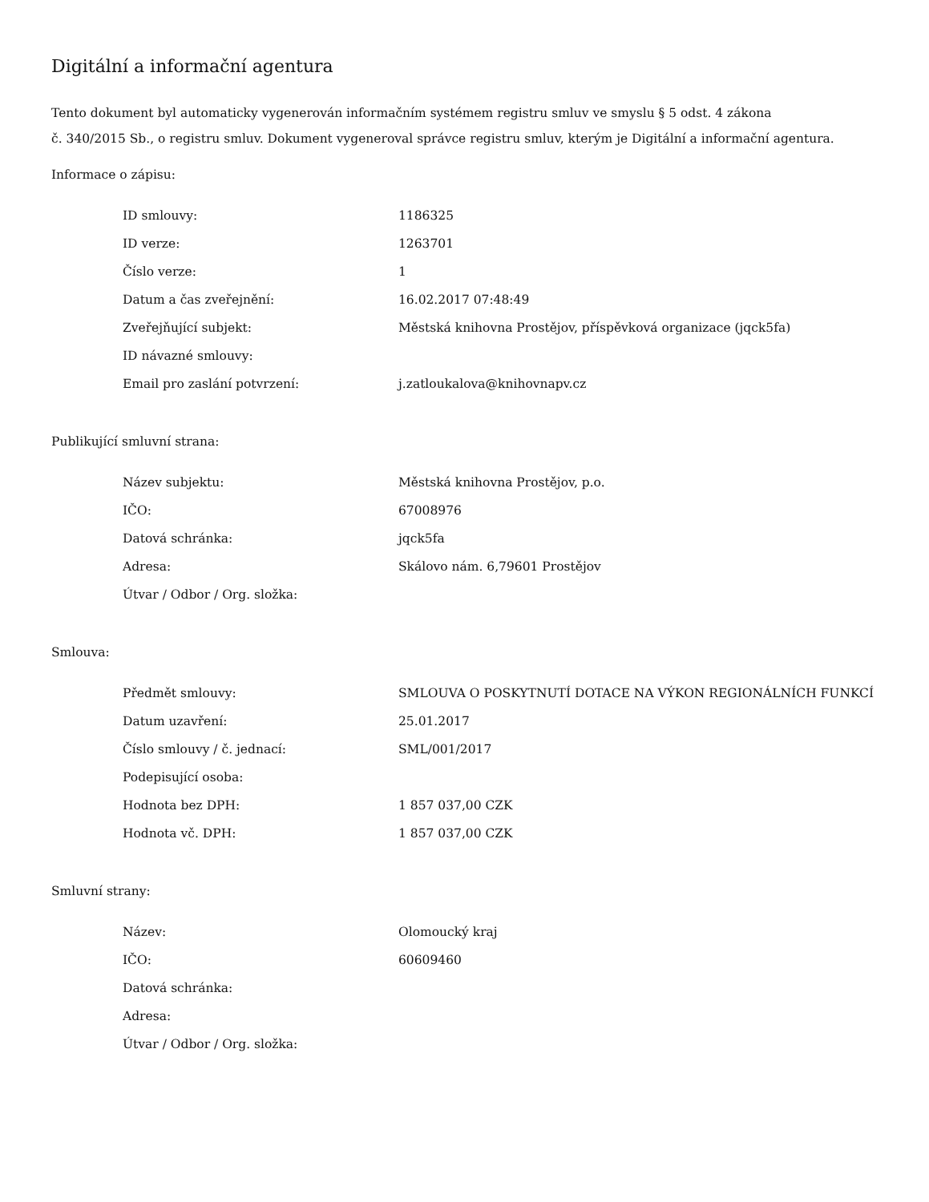Digitální a informační agentura
Tento dokument byl automaticky vygenerován informačním systémem registru smluv ve smyslu § 5 odst. 4 zákona
č. 340/2015 Sb., o registru smluv. Dokument vygeneroval správce registru smluv, kterým je Digitální a informační agentura.
Informace o zápisu:
| ID smlouvy: | 1186325 |
| ID verze: | 1263701 |
| Číslo verze: | 1 |
| Datum a čas zveřejnění: | 16.02.2017 07:48:49 |
| Zveřejňující subjekt: | Městská knihovna Prostějov, příspěvková organizace (jqck5fa) |
| ID návazné smlouvy: | |
| Email pro zaslání potvrzení: | j.zatloukalova@knihovnapv.cz |
Publikující smluvní strana:
| Název subjektu: | Městská knihovna Prostějov, p.o. |
| IČO: | 67008976 |
| Datová schránka: | jqck5fa |
| Adresa: | Skálovo nám. 6,79601 Prostějov |
| Útvar / Odbor / Org. složka: | |
Smlouva:
| Předmět smlouvy: | SMLOUVA O POSKYTNUTÍ DOTACE NA VÝKON REGIONÁLNÍCH FUNKCÍ |
| Datum uzavření: | 25.01.2017 |
| Číslo smlouvy / č. jednací: | SML/001/2017 |
| Podepisující osoba: | |
| Hodnota bez DPH: | 1 857 037,00 CZK |
| Hodnota vč. DPH: | 1 857 037,00 CZK |
Smluvní strany:
| Název: | Olomoucký kraj |
| IČO: | 60609460 |
| Datová schránka: | |
| Adresa: | |
| Útvar / Odbor / Org. složka: | |